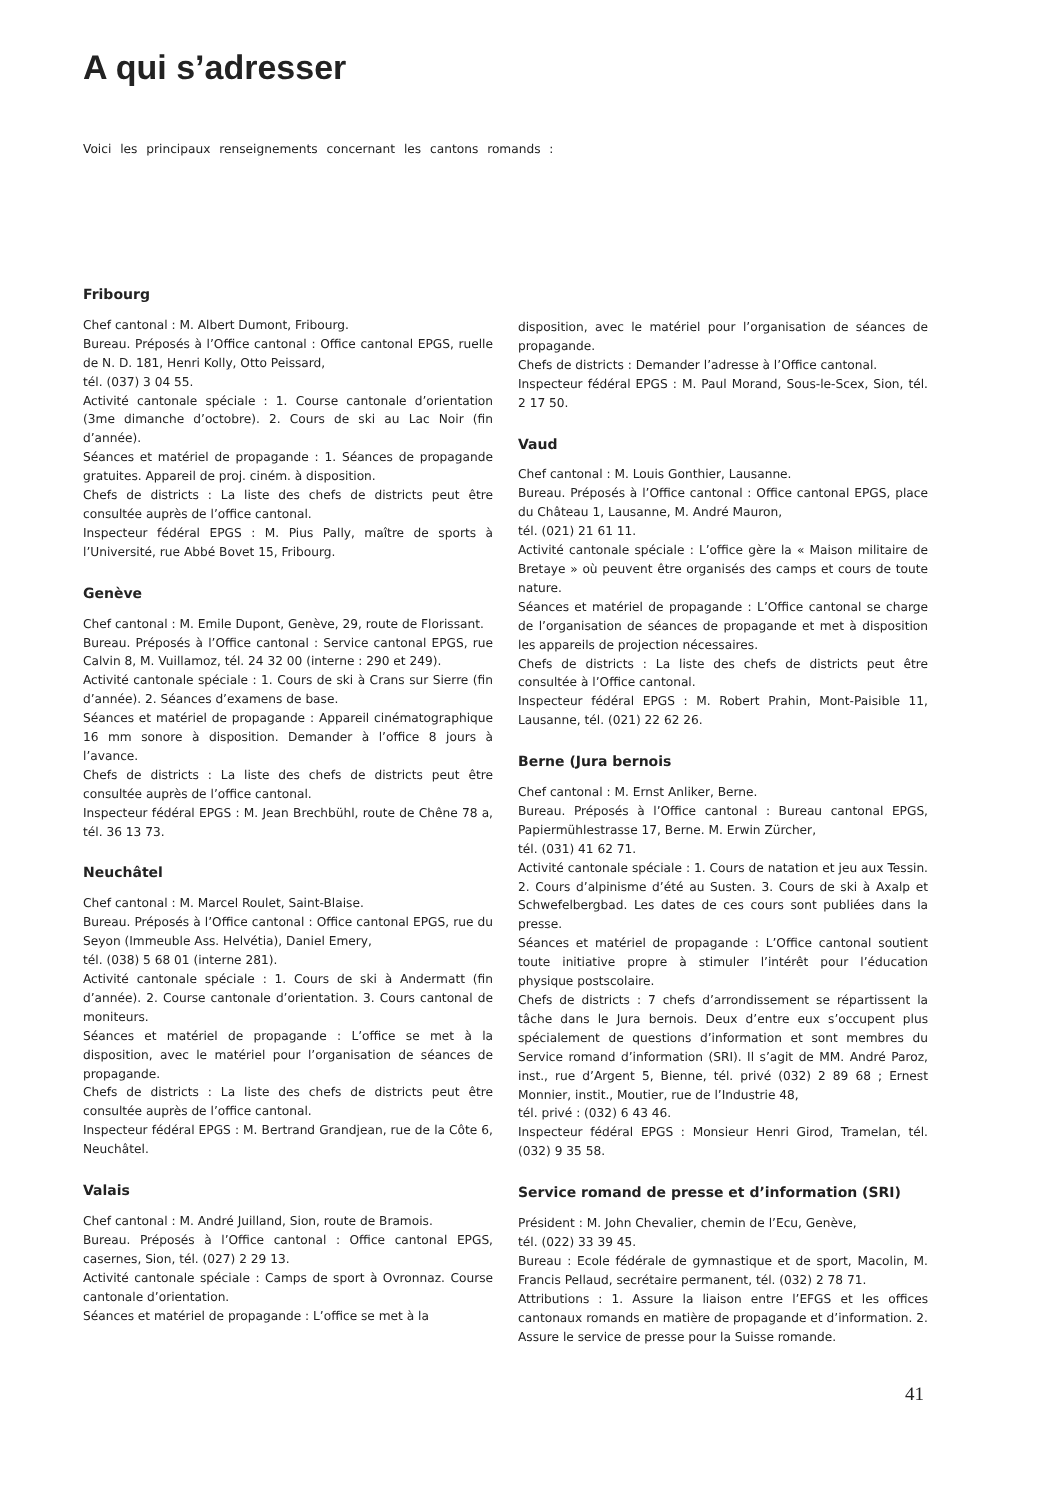A qui s’adresser
Voici les principaux renseignements concernant les cantons romands :
Fribourg
Chef cantonal : M. Albert Dumont, Fribourg.
Bureau. Préposés à l’Office cantonal : Office cantonal EPGS, ruelle de N. D. 181, Henri Kolly, Otto Peissard,
tél. (037) 3 04 55.
Activité cantonale spéciale : 1. Course cantonale d’orientation (3me dimanche d’octobre). 2. Cours de ski au Lac Noir (fin d’année).
Séances et matériel de propagande : 1. Séances de propagande gratuites. Appareil de proj. ciném. à disposition.
Chefs de districts : La liste des chefs de districts peut être consultée auprès de l’office cantonal.
Inspecteur fédéral EPGS : M. Pius Pally, maître de sports à l’Université, rue Abbé Bovet 15, Fribourg.
Genève
Chef cantonal : M. Emile Dupont, Genève, 29, route de Florissant.
Bureau. Préposés à l’Office cantonal : Service cantonal EPGS, rue Calvin 8, M. Vuillamoz, tél. 24 32 00 (interne : 290 et 249).
Activité cantonale spéciale : 1. Cours de ski à Crans sur Sierre (fin d’année). 2. Séances d’examens de base.
Séances et matériel de propagande : Appareil cinématographique 16 mm sonore à disposition. Demander à l’office 8 jours à l’avance.
Chefs de districts : La liste des chefs de districts peut être consultée auprès de l’office cantonal.
Inspecteur fédéral EPGS : M. Jean Brechbühl, route de Chêne 78 a, tél. 36 13 73.
Neuchâtel
Chef cantonal : M. Marcel Roulet, Saint-Blaise.
Bureau. Préposés à l’Office cantonal : Office cantonal EPGS, rue du Seyon (Immeuble Ass. Helvétia), Daniel Emery,
tél. (038) 5 68 01 (interne 281).
Activité cantonale spéciale : 1. Cours de ski à Andermatt (fin d’année). 2. Course cantonale d’orientation. 3. Cours cantonal de moniteurs.
Séances et matériel de propagande : L’office se met à la disposition, avec le matériel pour l’organisation de séances de propagande.
Chefs de districts : La liste des chefs de districts peut être consultée auprès de l’office cantonal.
Inspecteur fédéral EPGS : M. Bertrand Grandjean, rue de la Côte 6, Neuchâtel.
Valais
Chef cantonal : M. André Juilland, Sion, route de Bramois.
Bureau. Préposés à l’Office cantonal : Office cantonal EPGS, casernes, Sion, tél. (027) 2 29 13.
Activité cantonale spéciale : Camps de sport à Ovronnaz. Course cantonale d’orientation.
Séances et matériel de propagande : L’office se met à la
disposition, avec le matériel pour l’organisation de séances de propagande.
Chefs de districts : Demander l’adresse à l’Office cantonal.
Inspecteur fédéral EPGS : M. Paul Morand, Sous-le-Scex, Sion, tél. 2 17 50.
Vaud
Chef cantonal : M. Louis Gonthier, Lausanne.
Bureau. Préposés à l’Office cantonal : Office cantonal EPGS, place du Château 1, Lausanne, M. André Mauron,
tél. (021) 21 61 11.
Activité cantonale spéciale : L’office gère la « Maison militaire de Bretaye » où peuvent être organisés des camps et cours de toute nature.
Séances et matériel de propagande : L’Office cantonal se charge de l’organisation de séances de propagande et met à disposition les appareils de projection nécessaires.
Chefs de districts : La liste des chefs de districts peut être consultée à l’Office cantonal.
Inspecteur fédéral EPGS : M. Robert Prahin, Mont-Paisible 11, Lausanne, tél. (021) 22 62 26.
Berne (Jura bernois
Chef cantonal : M. Ernst Anliker, Berne.
Bureau. Préposés à l’Office cantonal : Bureau cantonal EPGS, Papiermühlestrasse 17, Berne. M. Erwin Zürcher,
tél. (031) 41 62 71.
Activité cantonale spéciale : 1. Cours de natation et jeu aux Tessin. 2. Cours d’alpinisme d’été au Susten. 3. Cours de ski à Axalp et Schwefelbergbad. Les dates de ces cours sont publiées dans la presse.
Séances et matériel de propagande : L’Office cantonal soutient toute initiative propre à stimuler l’intérêt pour l’éducation physique postscolaire.
Chefs de districts : 7 chefs d’arrondissement se répartissent la tâche dans le Jura bernois. Deux d’entre eux s’occupent plus spécialement de questions d’information et sont membres du Service romand d’information (SRI). Il s’agit de MM. André Paroz, inst., rue d’Argent 5, Bienne, tél. privé (032) 2 89 68 ; Ernest Monnier, instit., Moutier, rue de l’Industrie 48,
tél. privé : (032) 6 43 46.
Inspecteur fédéral EPGS : Monsieur Henri Girod, Tramelan, tél. (032) 9 35 58.
Service romand de presse et d’information (SRI)
Président : M. John Chevalier, chemin de l’Ecu, Genève,
tél. (022) 33 39 45.
Bureau : Ecole fédérale de gymnastique et de sport, Macolin, M. Francis Pellaud, secrétaire permanent, tél. (032) 2 78 71.
Attributions : 1. Assure la liaison entre l’EFGS et les offices cantonaux romands en matière de propagande et d’information. 2. Assure le service de presse pour la Suisse romande.
41